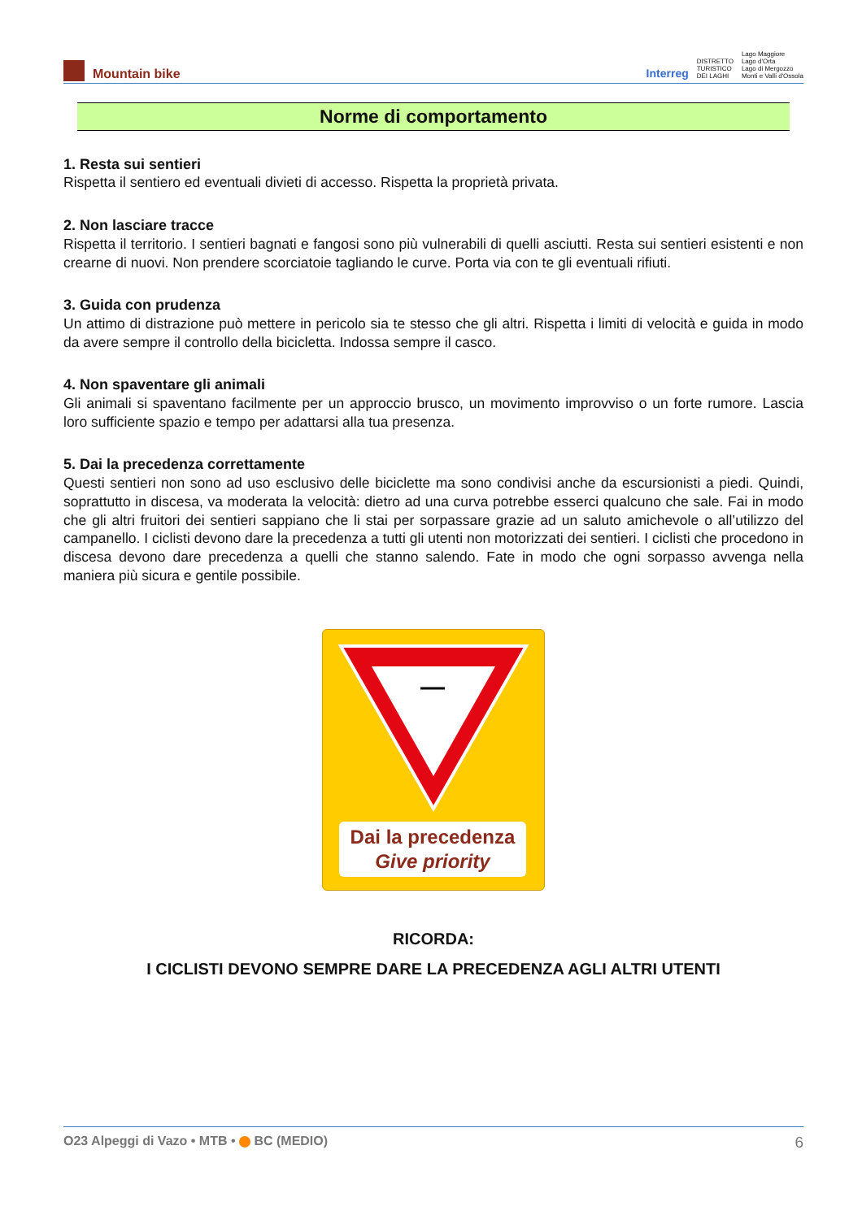Mountain bike
Interreg DISTRETTO
TURISTICO
DEI LAGHI Lago Maggiore
Lago d'Orta
Lago di Mergozzo
Monti e Valli d'Ossola
Norme di comportamento
1. Resta sui sentieri
Rispetta il sentiero ed eventuali divieti di accesso. Rispetta la proprietà privata.
2. Non lasciare tracce
Rispetta il territorio. I sentieri bagnati e fangosi sono più vulnerabili di quelli asciutti. Resta sui sentieri esistenti e non crearne di nuovi. Non prendere scorciatoie tagliando le curve. Porta via con te gli eventuali rifiuti.
3. Guida con prudenza
Un attimo di distrazione può mettere in pericolo sia te stesso che gli altri. Rispetta i limiti di velocità e guida in modo da avere sempre il controllo della bicicletta. Indossa sempre il casco.
4. Non spaventare gli animali
Gli animali si spaventano facilmente per un approccio brusco, un movimento improvviso o un forte rumore. Lascia loro sufficiente spazio e tempo per adattarsi alla tua presenza.
5. Dai la precedenza correttamente
Questi sentieri non sono ad uso esclusivo delle biciclette ma sono condivisi anche da escursionisti a piedi. Quindi, soprattutto in discesa, va moderata la velocità: dietro ad una curva potrebbe esserci qualcuno che sale. Fai in modo che gli altri fruitori dei sentieri sappiano che li stai per sorpassare grazie ad un saluto amichevole o all’utilizzo del campanello. I ciclisti devono dare la precedenza a tutti gli utenti non motorizzati dei sentieri. I ciclisti che procedono in discesa devono dare precedenza a quelli che stanno salendo. Fate in modo che ogni sorpasso avvenga nella maniera più sicura e gentile possibile.
Dai la precedenza
Give priority
RICORDA:
I CICLISTI DEVONO SEMPRE DARE LA PRECEDENZA AGLI ALTRI UTENTI
O23 Alpeggi di Vazo • MTB • BC (MEDIO) 6